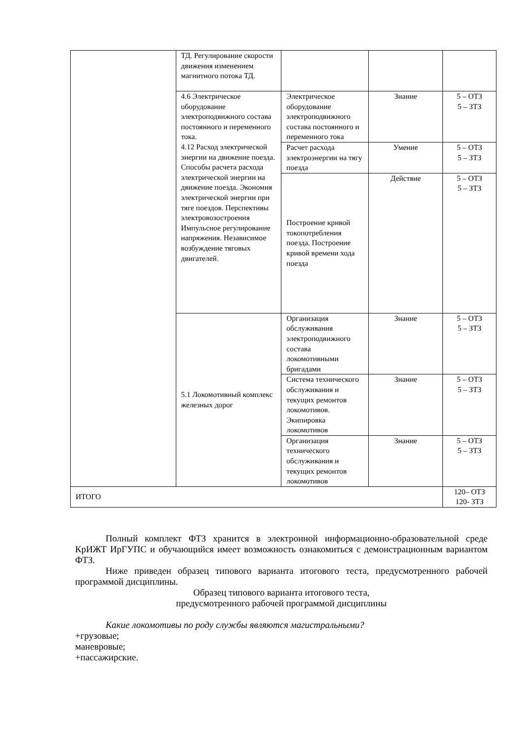| | ТД. Регулирование скорости движения изменением магнитного потока ТД. | | | |
| | 4.6 Электрическое оборудование электроподвижного состава постоянного и переменного тока. 4.12 Расход электрической энергии на движение поезда. Способы расчета расхода электрической энергии на движение поезда. Экономия электрической энергии при тяге поездов. Перспективы электровозостроения Импульсное регулирование напряжения. Независимое возбуждение тяговых двигателей. | Электрическое оборудование электроподвижного состава постоянного и переменного тока | Знание | 5 – ОТЗ 5 – ЗТЗ |
| | | Расчет расхода электроэнергии на тягу поезда | Умение | 5 – ОТЗ 5 – ЗТЗ |
| | | Построение кривой токопотребления поезда. Построение кривой времени хода поезда | Действие | 5 – ОТЗ 5 – ЗТЗ |
| | 5.1 Локомотивный комплекс железных дорог | Организация обслуживания электроподвижного состава локомотивными бригадами | Знание | 5 – ОТЗ 5 – ЗТЗ |
| | | Система технического обслуживания и текущих ремонтов локомотивов. Экипировка локомотивов | Знание | 5 – ОТЗ 5 – ЗТЗ |
| | | Организация технического обслуживания и текущих ремонтов локомотивов | Знание | 5 – ОТЗ 5 – ЗТЗ |
| ИТОГО | | | | 120– ОТЗ 120- ЗТЗ |
Полный комплект ФТЗ хранится в электронной информационно-образовательной среде КрИЖТ ИрГУПС и обучающийся имеет возможность ознакомиться с демонстрационным вариантом ФТЗ.
Ниже приведен образец типового варианта итогового теста, предусмотренного рабочей программой дисциплины.
Образец типового варианта итогового теста,
предусмотренного рабочей программой дисциплины
Какие локомотивы по роду службы являются магистральными?
+грузовые;
маневровые;
+пассажирские.